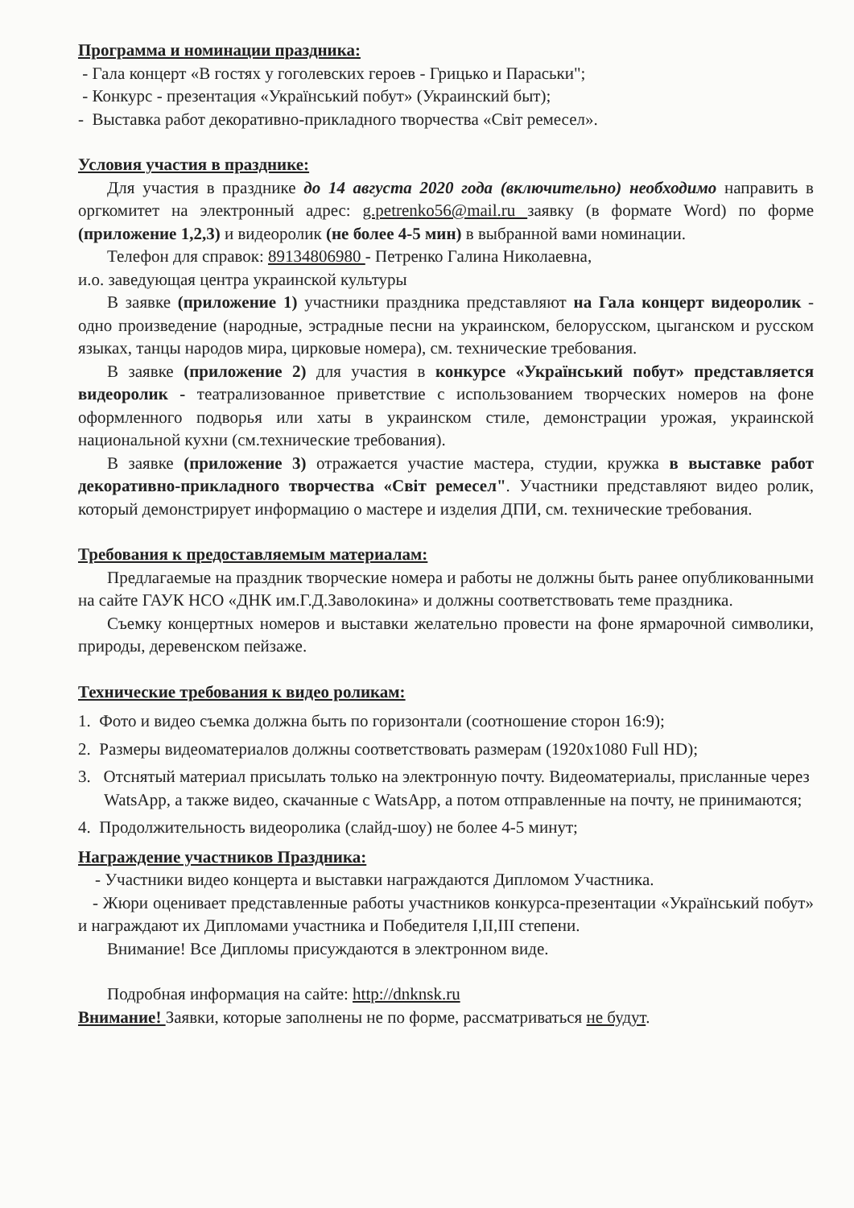Программа и номинации праздника:
- Гала концерт «В гостях у гоголевских героев - Грицько и Параськи";
- Конкурс - презентация «Український побут» (Украинский быт);
- Выставка работ декоративно-прикладного творчества «Світ ремесел».
Условия участия в празднике:
Для участия в празднике до 14 августа 2020 года (включительно) необходимо направить в оргкомитет на электронный адрес: g.petrenko56@mail.ru заявку (в формате Word) по форме (приложение 1,2,3) и видеоролик (не более 4-5 мин) в выбранной вами номинации.
Телефон для справок: 89134806980 - Петренко Галина Николаевна,
и.о. заведующая центра украинской культуры
В заявке (приложение 1) участники праздника представляют на Гала концерт видеоролик - одно произведение (народные, эстрадные песни на украинском, белорусском, цыганском и русском языках, танцы народов мира, цирковые номера), см. технические требования.
В заявке (приложение 2) для участия в конкурсе «Український побут» представляется видеоролик - театрализованное приветствие с использованием творческих номеров на фоне оформленного подворья или хаты в украинском стиле, демонстрации урожая, украинской национальной кухни (см.технические требования).
В заявке (приложение 3) отражается участие мастера, студии, кружка в выставке работ декоративно-прикладного творчества «Світ ремесел". Участники представляют видео ролик, который демонстрирует информацию о мастере и изделия ДПИ, см. технические требования.
Требования к предоставляемым материалам:
Предлагаемые на праздник творческие номера и работы не должны быть ранее опубликованными на сайте ГАУК НСО «ДНК им.Г.Д.Заволокина» и должны соответствовать теме праздника.
Съемку концертных номеров и выставки желательно провести на фоне ярмарочной символики, природы, деревенском пейзаже.
Технические требования к видео роликам:
1. Фото и видео съемка должна быть по горизонтали (соотношение сторон 16:9);
2. Размеры видеоматериалов должны соответствовать размерам (1920x1080 Full HD);
3. Отснятый материал присылать только на электронную почту. Видеоматериалы, присланные через WatsApp, а также видео, скачанные с WatsApp, а потом отправленные на почту, не принимаются;
4. Продолжительность видеоролика (слайд-шоу) не более 4-5 минут;
Награждение участников Праздника:
- Участники видео концерта и выставки награждаются Дипломом Участника.
- Жюри оценивает представленные работы участников конкурса-презентации «Український побут» и награждают их Дипломами участника и Победителя I,II,III степени.
Внимание! Все Дипломы присуждаются в электронном виде.
Подробная информация на сайте: http://dnknsk.ru
Внимание! Заявки, которые заполнены не по форме, рассматриваться не будут.